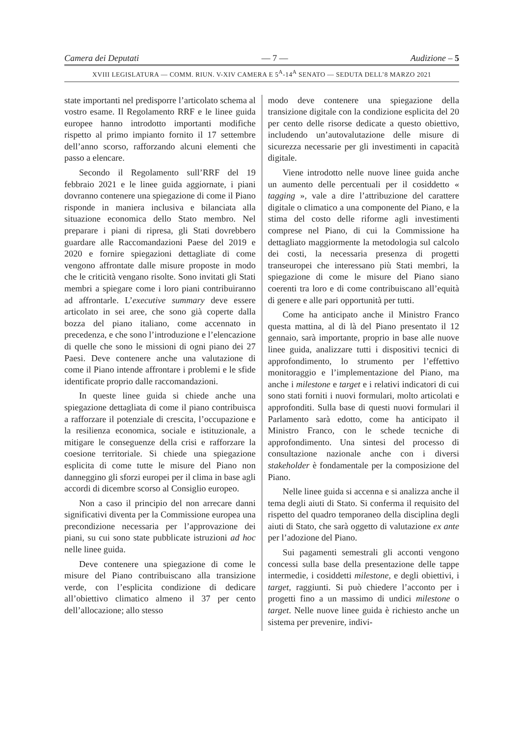Camera dei Deputati — 7 — Audizione – 5
XVIII LEGISLATURA — COMM. RIUN. V-XIV CAMERA E 5<sup>A</sup>-14<sup>A</sup> SENATO — SEDUTA DELL’8 MARZO 2021
state importanti nel predisporre l’articolato schema al vostro esame. Il Regolamento RRF e le linee guida europee hanno introdotto importanti modifiche rispetto al primo impianto fornito il 17 settembre dell’anno scorso, rafforzando alcuni elementi che passo a elencare.
Secondo il Regolamento sull’RRF del 19 febbraio 2021 e le linee guida aggiornate, i piani dovranno contenere una spiegazione di come il Piano risponde in maniera inclusiva e bilanciata alla situazione economica dello Stato membro. Nel preparare i piani di ripresa, gli Stati dovrebbero guardare alle Raccomandazioni Paese del 2019 e 2020 e fornire spiegazioni dettagliate di come vengono affrontate dalle misure proposte in modo che le criticità vengano risolte. Sono invitati gli Stati membri a spiegare come i loro piani contribuiranno ad affrontarle. L’executive summary deve essere articolato in sei aree, che sono già coperte dalla bozza del piano italiano, come accennato in precedenza, e che sono l’introduzione e l’elencazione di quelle che sono le missioni di ogni piano dei 27 Paesi. Deve contenere anche una valutazione di come il Piano intende affrontare i problemi e le sfide identificate proprio dalle raccomandazioni.
In queste linee guida si chiede anche una spiegazione dettagliata di come il piano contribuisca a rafforzare il potenziale di crescita, l’occupazione e la resilienza economica, sociale e istituzionale, a mitigare le conseguenze della crisi e rafforzare la coesione territoriale. Si chiede una spiegazione esplicita di come tutte le misure del Piano non danneggino gli sforzi europei per il clima in base agli accordi di dicembre scorso al Consiglio europeo.
Non a caso il principio del non arrecare danni significativi diventa per la Commissione europea una precondizione necessaria per l’approvazione dei piani, su cui sono state pubblicate istruzioni ad hoc nelle linee guida.
Deve contenere una spiegazione di come le misure del Piano contribuiscano alla transizione verde, con l’esplicita condizione di dedicare all’obiettivo climatico almeno il 37 per cento dell’allocazione; allo stesso
modo deve contenere una spiegazione della transizione digitale con la condizione esplicita del 20 per cento delle risorse dedicate a questo obiettivo, includendo un’autovalutazione delle misure di sicurezza necessarie per gli investimenti in capacità digitale.
Viene introdotto nelle nuove linee guida anche un aumento delle percentuali per il cosiddetto « tagging », vale a dire l’attribuzione del carattere digitale o climatico a una componente del Piano, e la stima del costo delle riforme agli investimenti comprese nel Piano, di cui la Commissione ha dettagliato maggiormente la metodologia sul calcolo dei costi, la necessaria presenza di progetti transeuropei che interessano più Stati membri, la spiegazione di come le misure del Piano siano coerenti tra loro e di come contribuiscano all’equità di genere e alle pari opportunità per tutti.
Come ha anticipato anche il Ministro Franco questa mattina, al di là del Piano presentato il 12 gennaio, sarà importante, proprio in base alle nuove linee guida, analizzare tutti i dispositivi tecnici di approfondimento, lo strumento per l’effettivo monitoraggio e l’implementazione del Piano, ma anche i milestone e target e i relativi indicatori di cui sono stati forniti i nuovi formulari, molto articolati e approfonditi. Sulla base di questi nuovi formulari il Parlamento sarà edotto, come ha anticipato il Ministro Franco, con le schede tecniche di approfondimento. Una sintesi del processo di consultazione nazionale anche con i diversi stakeholder è fondamentale per la composizione del Piano.
Nelle linee guida si accenna e si analizza anche il tema degli aiuti di Stato. Si conferma il requisito del rispetto del quadro temporaneo della disciplina degli aiuti di Stato, che sarà oggetto di valutazione ex ante per l’adozione del Piano.
Sui pagamenti semestrali gli acconti vengono concessi sulla base della presentazione delle tappe intermedie, i cosiddetti milestone, e degli obiettivi, i target, raggiunti. Si può chiedere l’acconto per i progetti fino a un massimo di undici milestone o target. Nelle nuove linee guida è richiesto anche un sistema per prevenire, indivi-